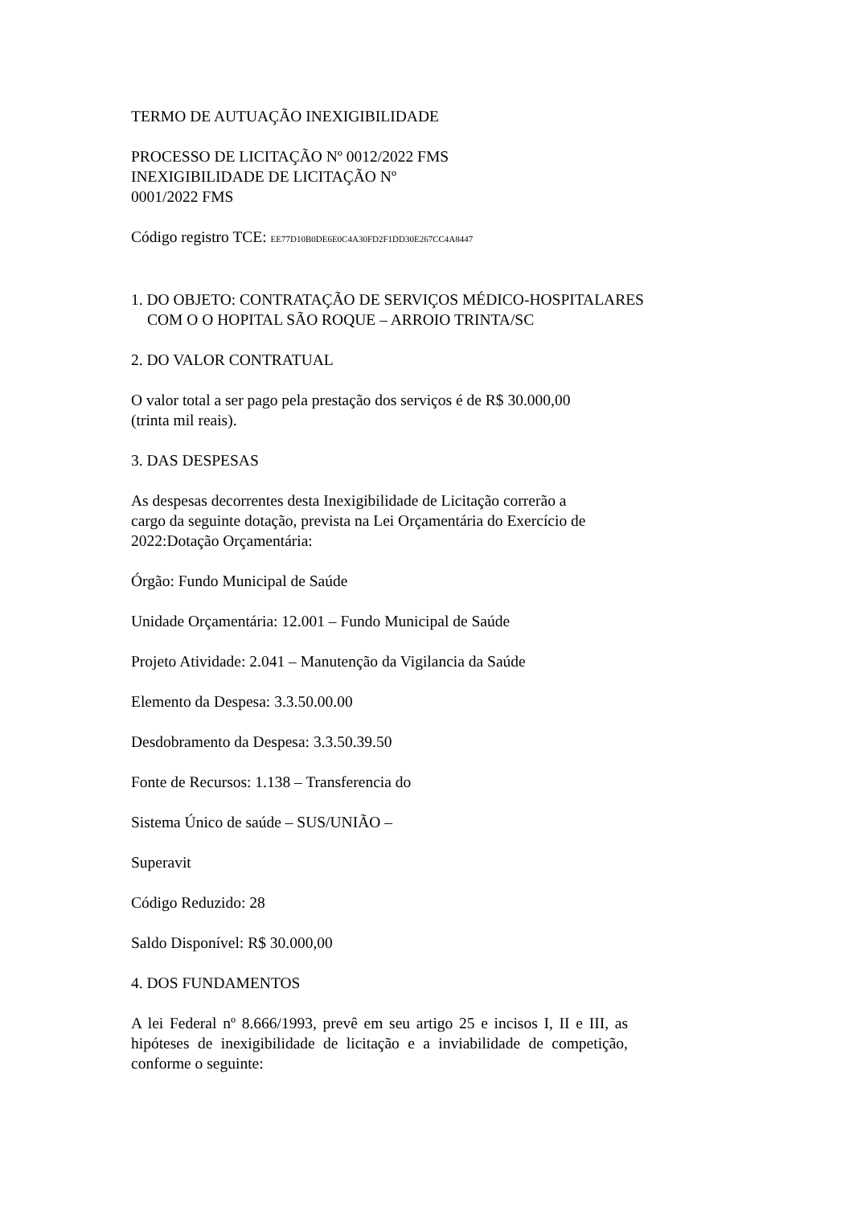TERMO DE AUTUAÇÃO INEXIGIBILIDADE
PROCESSO DE LICITAÇÃO Nº 0012/2022 FMS
INEXIGIBILIDADE DE LICITAÇÃO Nº
0001/2022 FMS
Código registro TCE: EE77D10B0DE6E0C4A30FD2F1DD30E267CC4A8447
1. DO OBJETO: CONTRATAÇÃO DE SERVIÇOS MÉDICO-HOSPITALARES
COM O O HOPITAL SÃO ROQUE – ARROIO TRINTA/SC
2. DO VALOR CONTRATUAL
O valor total a ser pago pela prestação dos serviços é de R$ 30.000,00
(trinta mil reais).
3. DAS DESPESAS
As despesas decorrentes desta Inexigibilidade de Licitação correrão a
cargo da seguinte dotação, prevista na Lei Orçamentária do Exercício de
2022:Dotação Orçamentária:
Órgão: Fundo Municipal de Saúde
Unidade Orçamentária: 12.001 – Fundo Municipal de Saúde
Projeto Atividade: 2.041 – Manutenção da Vigilancia da Saúde
Elemento da Despesa: 3.3.50.00.00
Desdobramento da Despesa: 3.3.50.39.50
Fonte de Recursos: 1.138 – Transferencia do
Sistema Único de saúde – SUS/UNIÃO –
Superavit
Código Reduzido: 28
Saldo Disponível: R$ 30.000,00
4. DOS FUNDAMENTOS
A lei Federal nº 8.666/1993, prevê em seu artigo 25 e incisos I, II e III, as hipóteses de inexigibilidade de licitação e a inviabilidade de competição, conforme o seguinte: